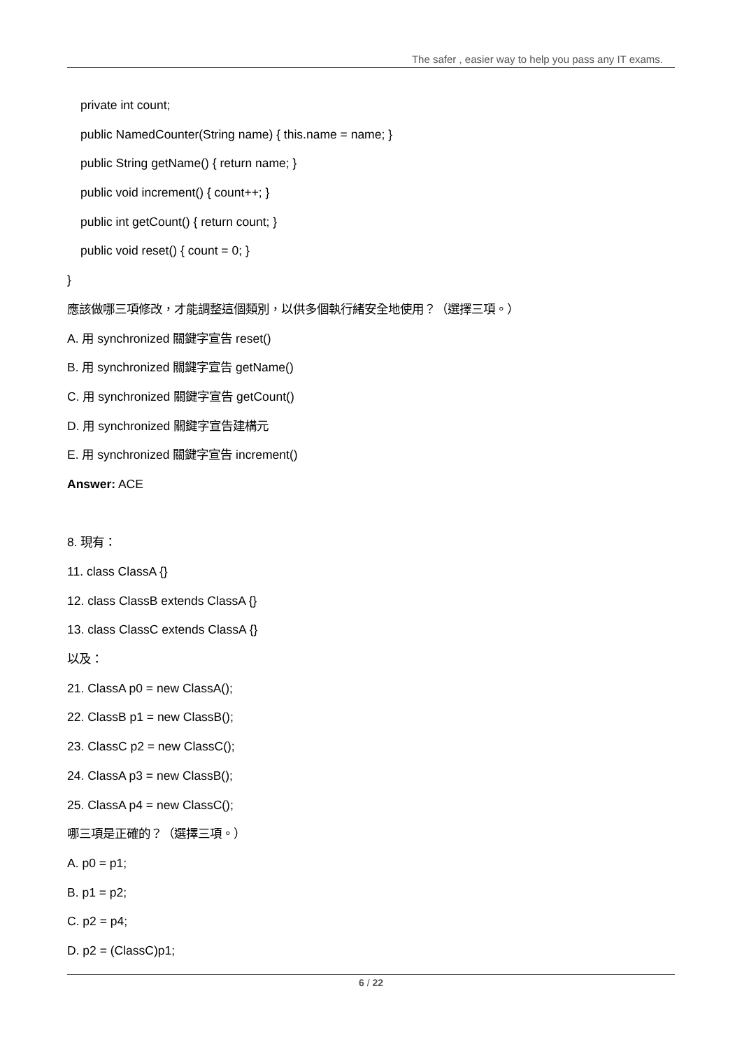The safer , easier way to help you pass any IT exams.
private int count;
public NamedCounter(String name) { this.name = name; }
public String getName() { return name; }
public void increment() { count++; }
public int getCount() { return count; }
public void reset() { count = 0; }
}
應該做哪三項修改，才能調整這個類別，以供多個執行緒安全地使用？（選擇三項。）
A. 用 synchronized 關鍵字宣告 reset()
B. 用 synchronized 關鍵字宣告 getName()
C. 用 synchronized 關鍵字宣告 getCount()
D. 用 synchronized 關鍵字宣告建構元
E. 用 synchronized 關鍵字宣告 increment()
Answer: ACE
8. 現有：
11. class ClassA {}
12. class ClassB extends ClassA {}
13. class ClassC extends ClassA {}
以及：
21. ClassA p0 = new ClassA();
22. ClassB p1 = new ClassB();
23. ClassC p2 = new ClassC();
24. ClassA p3 = new ClassB();
25. ClassA p4 = new ClassC();
哪三項是正確的？（選擇三項。）
A. p0 = p1;
B. p1 = p2;
C. p2 = p4;
D. p2 = (ClassC)p1;
6 / 22